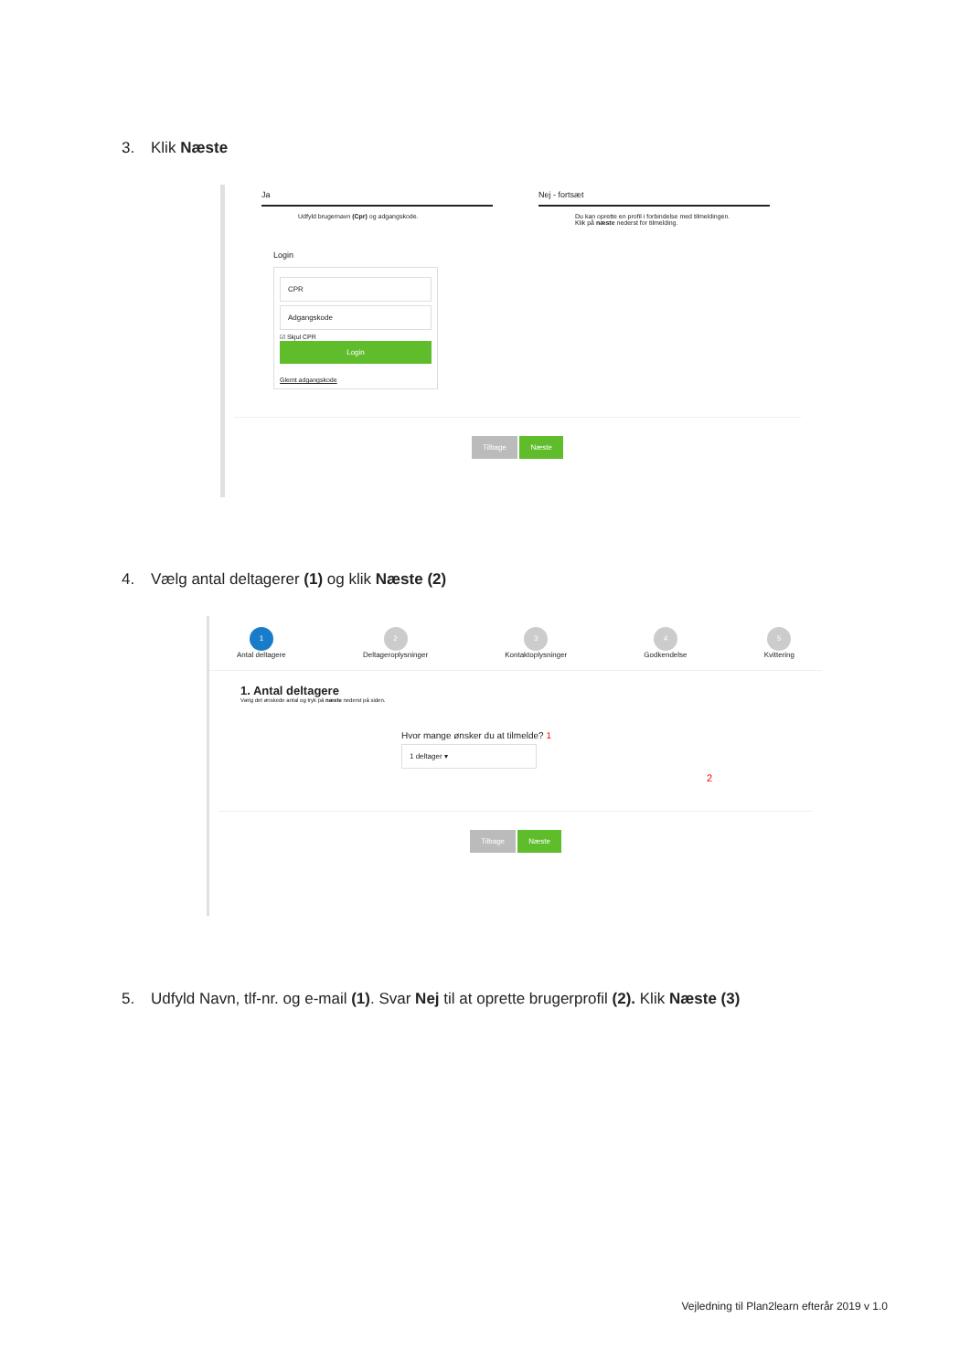3. Klik Næste
Ja
Udfyld brugernavn (Cpr) og adgangskode.
Nej - fortsæt
Du kan oprette en profil i forbindelse med tilmeldingen.
Klik på næste nederst for tilmelding.
Login
CPR
Adgangskode
☑ Skjul CPR
Login
Glemt adgangskode
Tilbage Næste
4. Vælg antal deltagerer (1) og klik Næste (2)
1
Antal deltagere
2
Deltageroplysninger
3
Kontaktoplysninger
4
Godkendelse
5
Kvittering
1. Antal deltagere
Vælg det ønskede antal og tryk på næste nederst på siden.
Hvor mange ønsker du at tilmelde? 1
1 deltager ▾
2
Tilbage Næste
5. Udfyld Navn, tlf-nr. og e-mail (1). Svar Nej til at oprette brugerprofil (2). Klik Næste (3)
Vejledning til Plan2learn efterår 2019 v 1.0